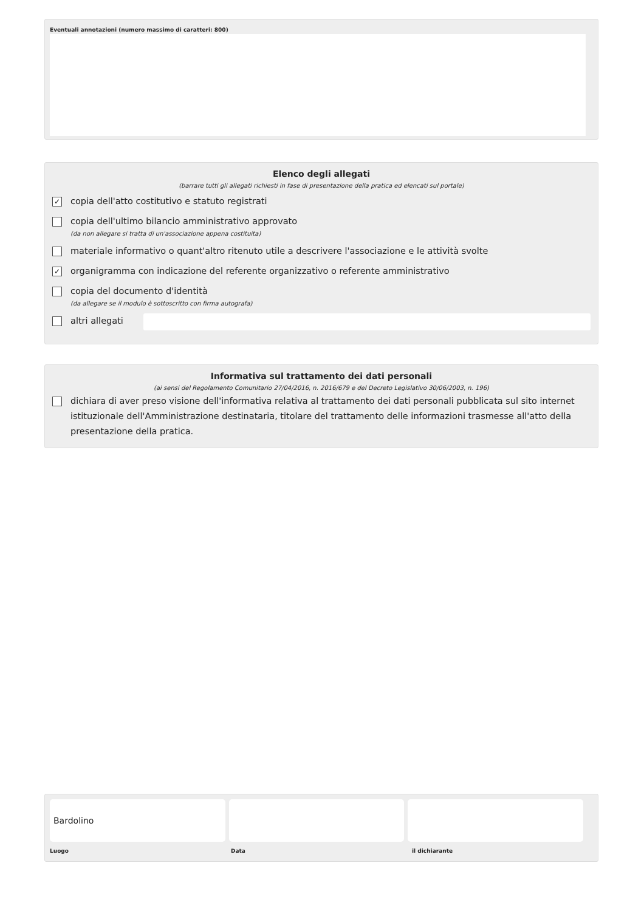Eventuali annotazioni (numero massimo di caratteri: 800)
Elenco degli allegati
(barrare tutti gli allegati richiesti in fase di presentazione della pratica ed elencati sul portale)
✓
copia dell'atto costitutivo e statuto registrati
copia dell'ultimo bilancio amministrativo approvato
(da non allegare si tratta di un'associazione appena costituita)
materiale informativo o quant'altro ritenuto utile a descrivere l'associazione e le attività svolte
✓
organigramma con indicazione del referente organizzativo o referente amministrativo
copia del documento d'identità
(da allegare se il modulo è sottoscritto con firma autografa)
altri allegati
Informativa sul trattamento dei dati personali
(ai sensi del Regolamento Comunitario 27/04/2016, n. 2016/679 e del Decreto Legislativo 30/06/2003, n. 196)
dichiara di aver preso visione dell'informativa relativa al trattamento dei dati personali pubblicata sul sito internet istituzionale dell'Amministrazione destinataria, titolare del trattamento delle informazioni trasmesse all'atto della presentazione della pratica.
Bardolino
Luogo Data il dichiarante